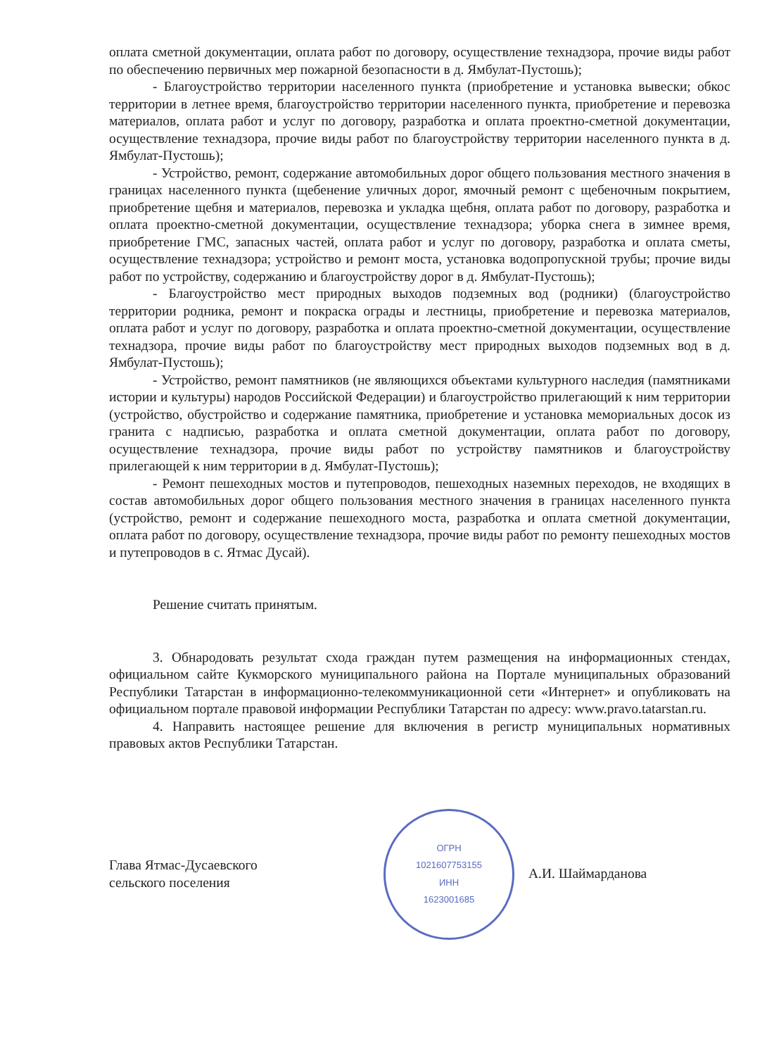оплата сметной документации, оплата работ по договору, осуществление технадзора, прочие виды работ по обеспечению первичных мер пожарной безопасности в д. Ямбулат-Пустошь);
- Благоустройство территории населенного пункта (приобретение и установка вывески; обкос территории в летнее время, благоустройство территории населенного пункта, приобретение и перевозка материалов, оплата работ и услуг по договору, разработка и оплата проектно-сметной документации, осуществление технадзора, прочие виды работ по благоустройству территории населенного пункта в д. Ямбулат-Пустошь);
- Устройство, ремонт, содержание автомобильных дорог общего пользования местного значения в границах населенного пункта (щебенение уличных дорог, ямочный ремонт с щебеночным покрытием, приобретение щебня и материалов, перевозка и укладка щебня, оплата работ по договору, разработка и оплата проектно-сметной документации, осуществление технадзора; уборка снега в зимнее время, приобретение ГМС, запасных частей, оплата работ и услуг по договору, разработка и оплата сметы, осуществление технадзора; устройство и ремонт моста, установка водопропускной трубы; прочие виды работ по устройству, содержанию и благоустройству дорог в д. Ямбулат-Пустошь);
- Благоустройство мест природных выходов подземных вод (родники) (благоустройство территории родника, ремонт и покраска ограды и лестницы, приобретение и перевозка материалов, оплата работ и услуг по договору, разработка и оплата проектно-сметной документации, осуществление технадзора, прочие виды работ по благоустройству мест природных выходов подземных вод в д. Ямбулат-Пустошь);
- Устройство, ремонт памятников (не являющихся объектами культурного наследия (памятниками истории и культуры) народов Российской Федерации) и благоустройство прилегающий к ним территории (устройство, обустройство и содержание памятника, приобретение и установка мемориальных досок из гранита с надписью, разработка и оплата сметной документации, оплата работ по договору, осуществление технадзора, прочие виды работ по устройству памятников и благоустройству прилегающей к ним территории в д. Ямбулат-Пустошь);
- Ремонт пешеходных мостов и путепроводов, пешеходных наземных переходов, не входящих в состав автомобильных дорог общего пользования местного значения в границах населенного пункта (устройство, ремонт и содержание пешеходного моста, разработка и оплата сметной документации, оплата работ по договору, осуществление технадзора, прочие виды работ по ремонту пешеходных мостов и путепроводов в с. Ятмас Дусай).
Решение считать принятым.
3. Обнародовать результат схода граждан путем размещения на информационных стендах, официальном сайте Кукморского муниципального района на Портале муниципальных образований Республики Татарстан в информационно-телекоммуникационной сети «Интернет» и опубликовать на официальном портале правовой информации Республики Татарстан по адресу: www.pravo.tatarstan.ru.
4. Направить настоящее решение для включения в регистр муниципальных нормативных правовых актов Республики Татарстан.
Глава Ятмас-Дусаевского
сельского поселения
ОГРН
1021607753155
ИНН
1623001685
А.И. Шаймарданова